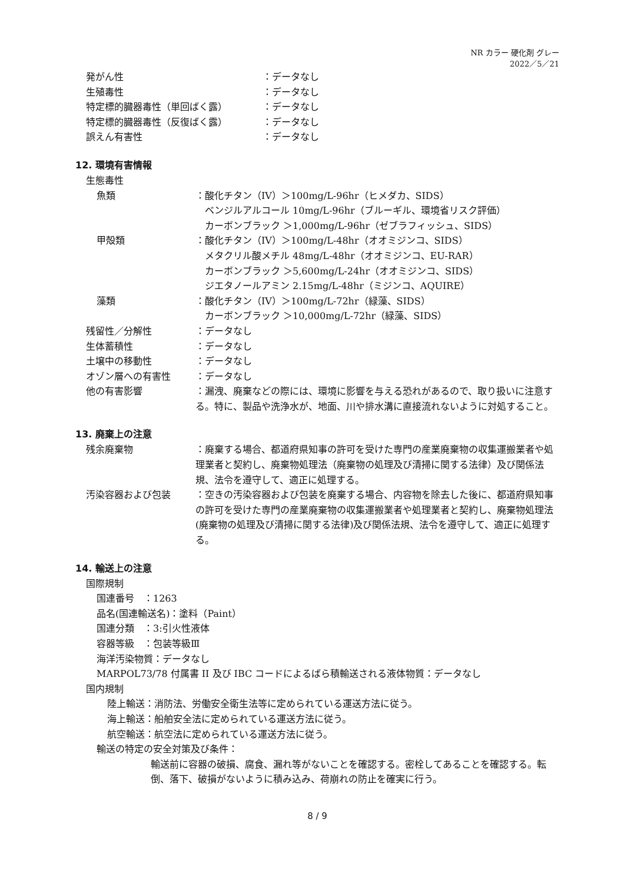NR カラー 硬化剤 グレー
2022／5／21
発がん性 ：データなし
生殖毒性 ：データなし
特定標的臓器毒性（単回ばく露） ：データなし
特定標的臓器毒性（反復ばく露） ：データなし
誤えん有害性 ：データなし
12. 環境有害情報
生態毒性
魚類 ：酸化チタン（IV）＞100mg/L-96hr（ヒメダカ、SIDS）
　ベンジルアルコール 10mg/L-96hr（ブルーギル、環境省リスク評価）
　カーボンブラック ＞1,000mg/L-96hr（ゼブラフィッシュ、SIDS）
甲殻類 ：酸化チタン（IV）＞100mg/L-48hr（オオミジンコ、SIDS）
　メタクリル酸メチル 48mg/L-48hr（オオミジンコ、EU-RAR）
　カーボンブラック ＞5,600mg/L-24hr（オオミジンコ、SIDS）
　ジエタノールアミン 2.15mg/L-48hr（ミジンコ、AQUIRE）
藻類 ：酸化チタン（IV）＞100mg/L-72hr（緑藻、SIDS）
　カーボンブラック ＞10,000mg/L-72hr（緑藻、SIDS）
残留性／分解性 ：データなし
生体蓄積性 ：データなし
土壌中の移動性 ：データなし
オゾン層への有害性 ：データなし
他の有害影響 ：漏洩、廃棄などの際には、環境に影響を与える恐れがあるので、取り扱いに注意する。特に、製品や洗浄水が、地面、川や排水溝に直接流れないように対処すること。
13. 廃棄上の注意
残余廃棄物 ：廃棄する場合、都道府県知事の許可を受けた専門の産業廃棄物の収集運搬業者や処理業者と契約し、廃棄物処理法（廃棄物の処理及び清掃に関する法律）及び関係法規、法令を遵守して、適正に処理する。
汚染容器および包装 ：空きの汚染容器および包装を廃棄する場合、内容物を除去した後に、都道府県知事の許可を受けた専門の産業廃棄物の収集運搬業者や処理業者と契約し、廃棄物処理法(廃棄物の処理及び清掃に関する法律)及び関係法規、法令を遵守して、適正に処理する。
14. 輸送上の注意
国際規制
国連番号　：1263
品名(国連輸送名)：塗料（Paint）
国連分類　：3:引火性液体
容器等級　：包装等級Ⅲ
海洋汚染物質：データなし
MARPOL73/78 付属書 II 及び IBC コードによるばら積輸送される液体物質：データなし
国内規制
陸上輸送：消防法、労働安全衛生法等に定められている運送方法に従う。
海上輸送：船舶安全法に定められている運送方法に従う。
航空輸送：航空法に定められている運送方法に従う。
輸送の特定の安全対策及び条件：
輸送前に容器の破損、腐食、漏れ等がないことを確認する。密栓してあることを確認する。転倒、落下、破損がないように積み込み、荷崩れの防止を確実に行う。
8 / 9